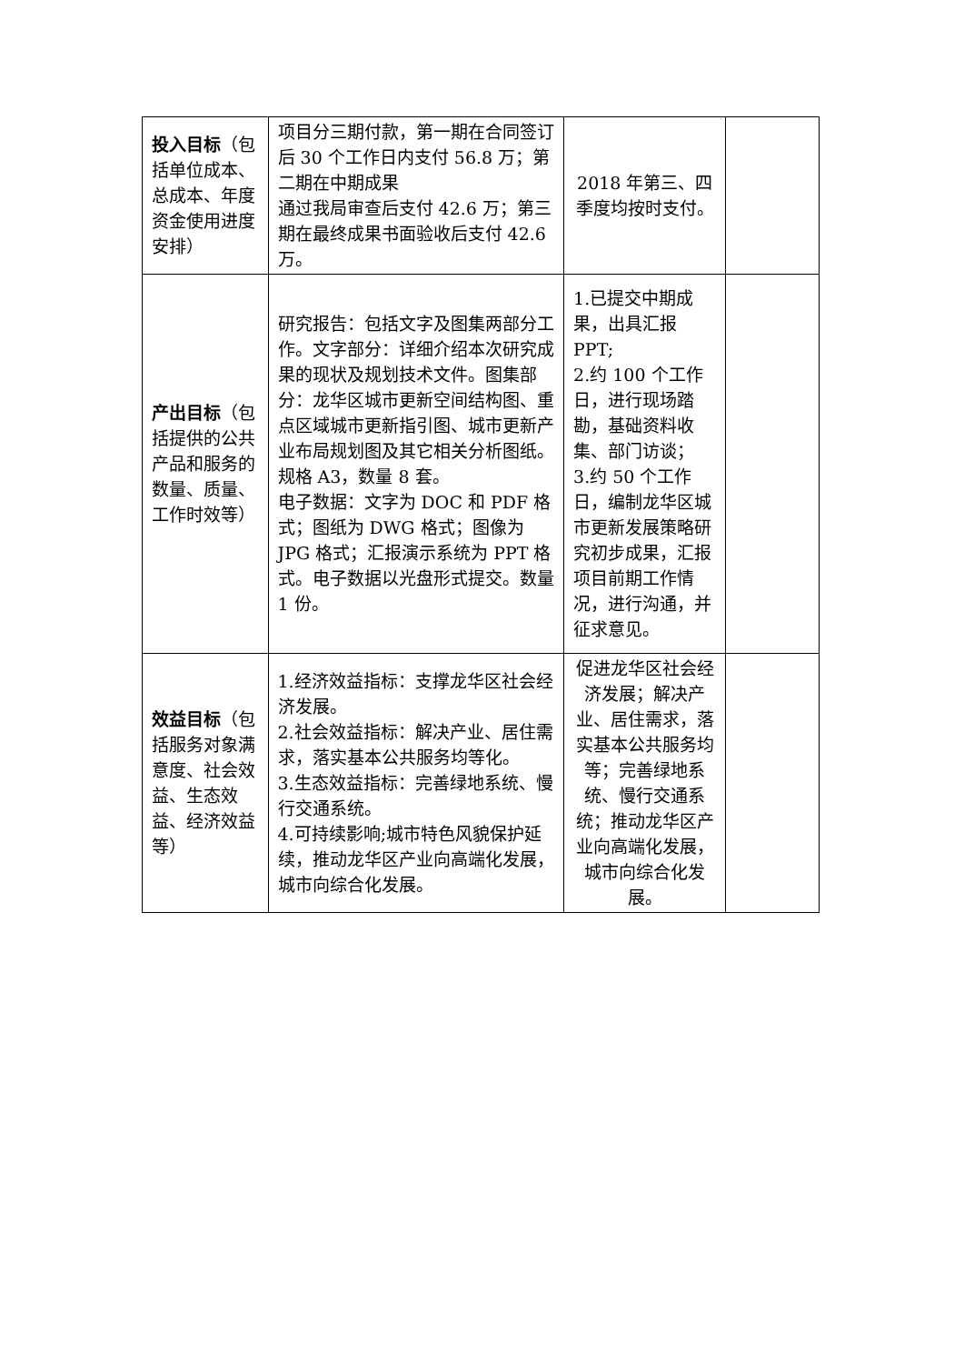| 投入目标 （包括单位成本、总成本、年度资金使用进度安排） | 项目分三期付款，第一期在合同签订后 30 个工作日内支付 56.8 万；第二期在中期成果 通过我局审查后支付 42.6 万；第三期在最终成果书面验收后支付 42.6 万。 | 2018 年第三、四季度均按时支付。 | |
| 产出目标 （包括提供的公共产品和服务的数量、质量、工作时效等） | 研究报告：包括文字及图集两部分工作。文字部分：详细介绍本次研究成果的现状及规划技术文件。图集部分：龙华区城市更新空间结构图、重点区域城市更新指引图、城市更新产业布局规划图及其它相关分析图纸。规格 A3，数量 8 套。 电子数据：文字为 DOC 和 PDF 格式；图纸为 DWG 格式；图像为 JPG 格式；汇报演示系统为 PPT 格式。电子数据以光盘形式提交。数量 1 份。 | 1.已提交中期成果，出具汇报 PPT; 2.约 100 个工作日，进行现场踏勘，基础资料收集、部门访谈； 3.约 50 个工作日，编制龙华区城市更新发展策略研究初步成果，汇报项目前期工作情况，进行沟通，并征求意见。 | |
| 效益目标 （包括服务对象满意度、社会效益、生态效益、经济效益等） | 1.经济效益指标：支撑龙华区社会经济发展。 2.社会效益指标：解决产业、居住需求，落实基本公共服务均等化。 3.生态效益指标：完善绿地系统、慢行交通系统。 4.可持续影响;城市特色风貌保护延续，推动龙华区产业向高端化发展，城市向综合化发展。 | 促进龙华区社会经济发展；解决产业、居住需求，落实基本公共服务均等；完善绿地系统、慢行交通系统；推动龙华区产业向高端化发展，城市向综合化发展。 | |